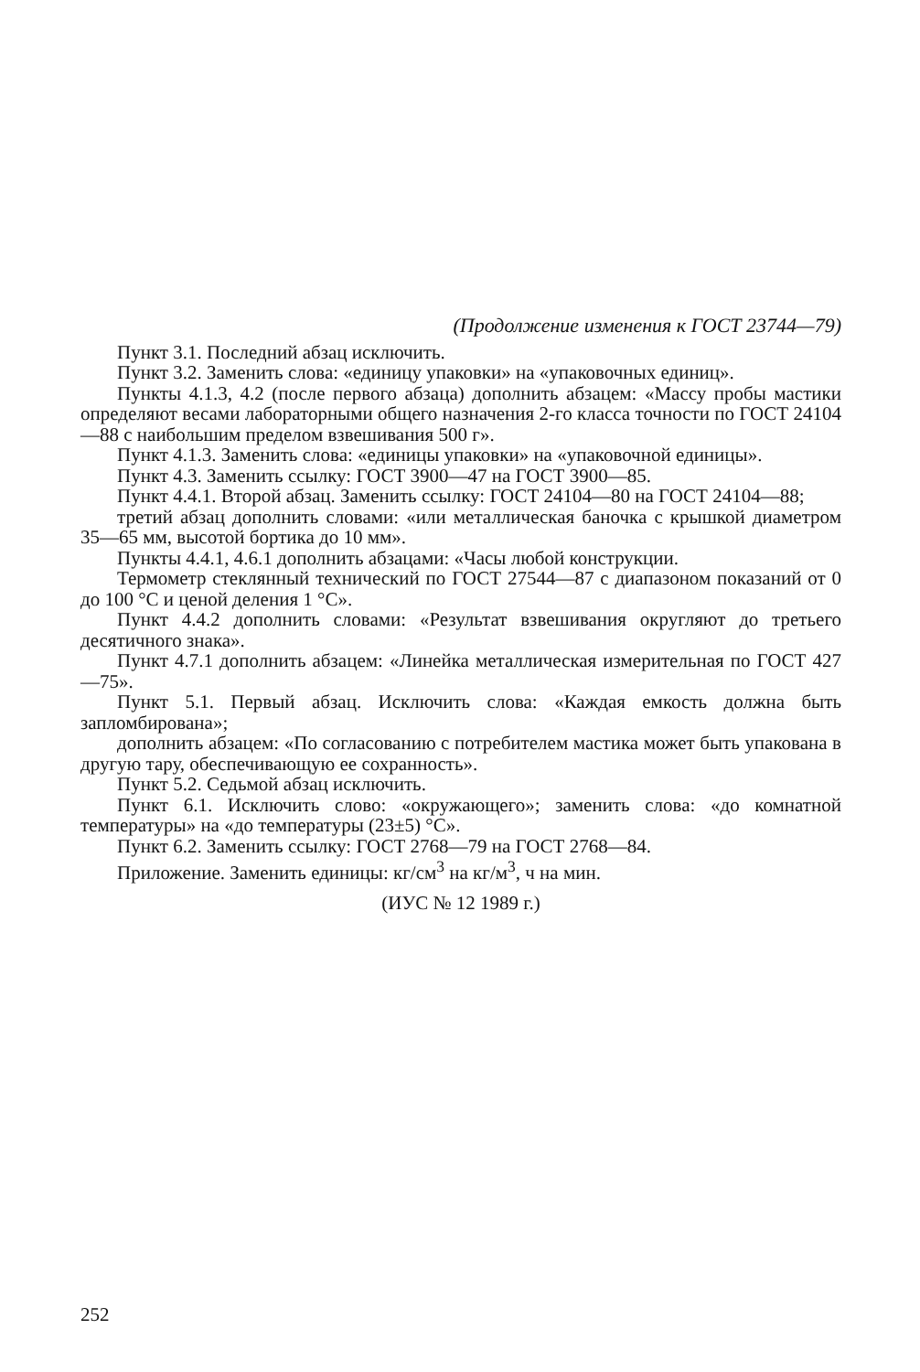(Продолжение изменения к ГОСТ 23744—79)
Пункт 3.1. Последний абзац исключить.
Пункт 3.2. Заменить слова: «единицу упаковки» на «упаковочных единиц».
Пункты 4.1.3, 4.2 (после первого абзаца) дополнить абзацем: «Массу пробы мастики определяют весами лабораторными общего назначения 2-го класса точности по ГОСТ 24104—88 с наибольшим пределом взвешивания 500 г».
Пункт 4.1.3. Заменить слова: «единицы упаковки» на «упаковочной единицы».
Пункт 4.3. Заменить ссылку: ГОСТ 3900—47 на ГОСТ 3900—85.
Пункт 4.4.1. Второй абзац. Заменить ссылку: ГОСТ 24104—80 на ГОСТ 24104—88;
третий абзац дополнить словами: «или металлическая баночка с крышкой диаметром 35—65 мм, высотой бортика до 10 мм».
Пункты 4.4.1, 4.6.1 дополнить абзацами: «Часы любой конструкции.
Термометр стеклянный технический по ГОСТ 27544—87 с диапазоном показаний от 0 до 100 °С и ценой деления 1 °С».
Пункт 4.4.2 дополнить словами: «Результат взвешивания округляют до третьего десятичного знака».
Пункт 4.7.1 дополнить абзацем: «Линейка металлическая измерительная по ГОСТ 427—75».
Пункт 5.1. Первый абзац. Исключить слова: «Каждая емкость должна быть запломбирована»;
дополнить абзацем: «По согласованию с потребителем мастика может быть упакована в другую тару, обеспечивающую ее сохранность».
Пункт 5.2. Седьмой абзац исключить.
Пункт 6.1. Исключить слово: «окружающего»; заменить слова: «до комнатной температуры» на «до температуры (23±5) °С».
Пункт 6.2. Заменить ссылку: ГОСТ 2768—79 на ГОСТ 2768—84.
Приложение. Заменить единицы: кг/см<sup>3</sup> на кг/м<sup>3</sup>, ч на мин.
(ИУС № 12 1989 г.)
252